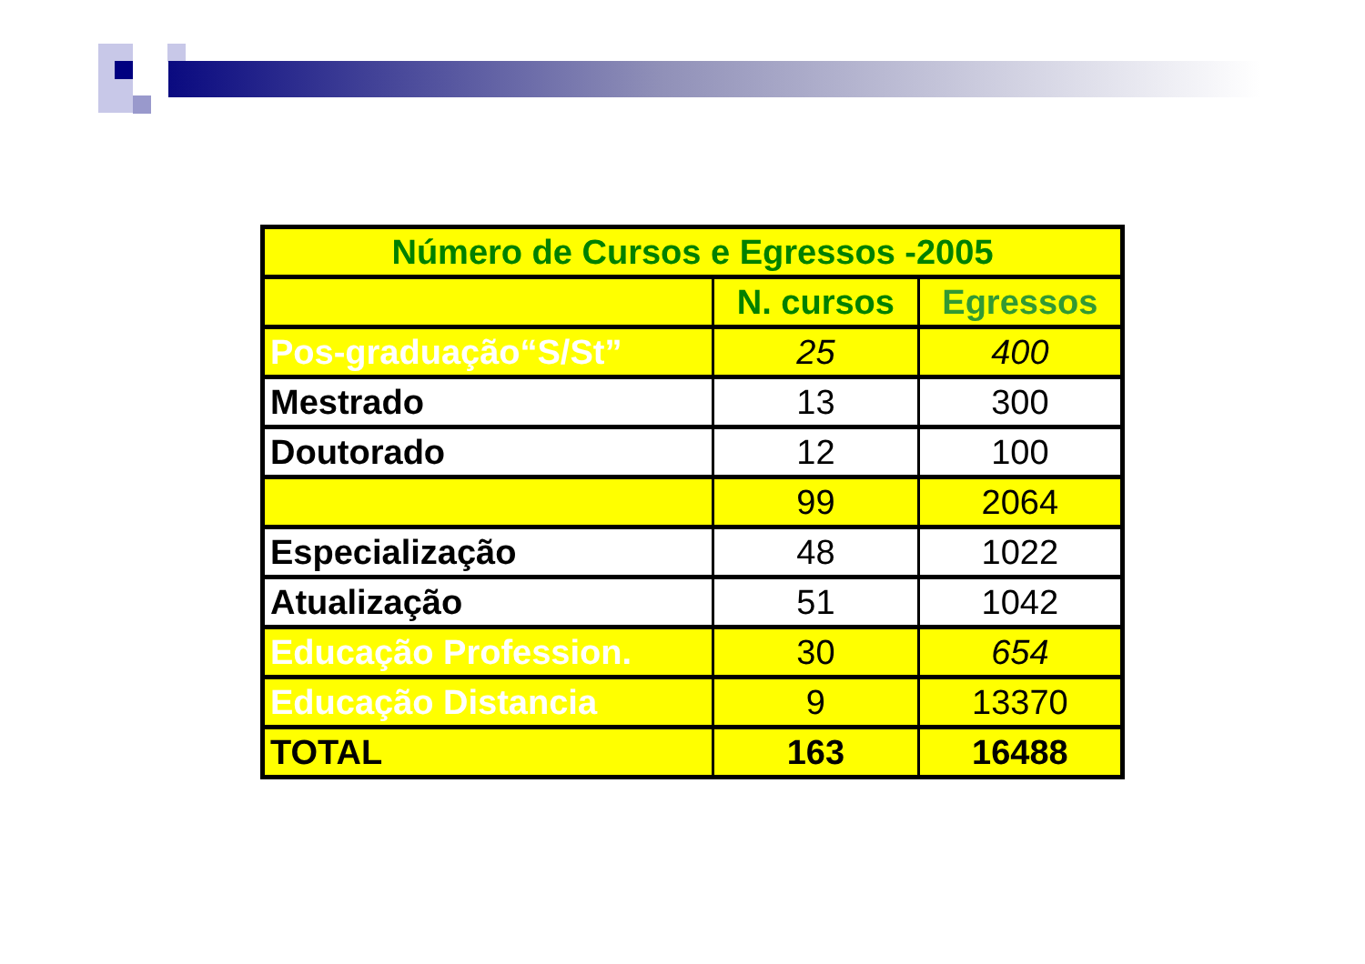| Número de Cursos e Egressos -2005 | | |
| | N. cursos | Egressos |
| Pos-graduação“S/St” | 25 | 400 |
| Mestrado | 13 | 300 |
| Doutorado | 12 | 100 |
| | 99 | 2064 |
| Especialização | 48 | 1022 |
| Atualização | 51 | 1042 |
| Educação Profession. | 30 | 654 |
| Educação Distancia | 9 | 13370 |
| TOTAL | 163 | 16488 |